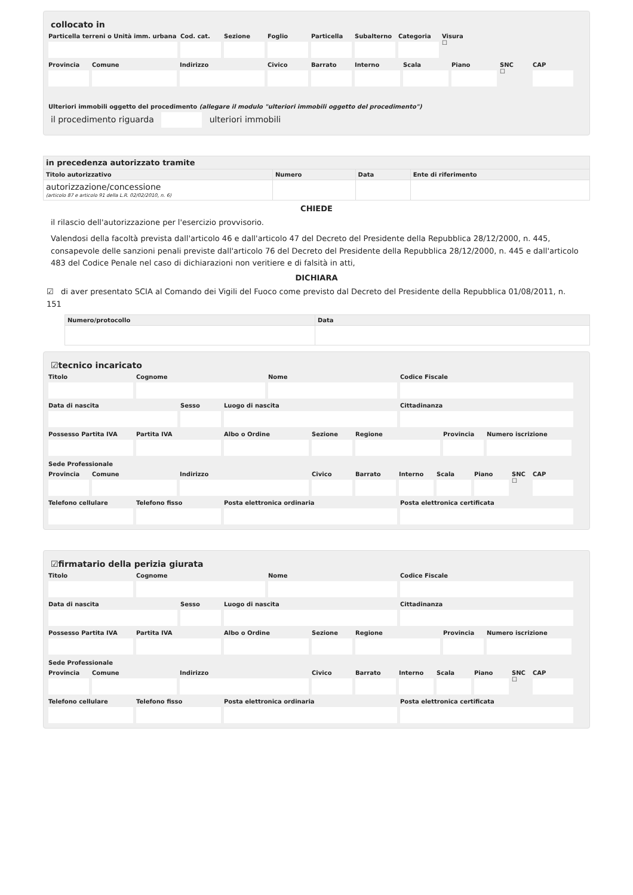collocato in
Particella terreni o Unità imm. urbana
Cod. cat. Sezione Foglio Particella Subalterno Categoria Visura
☐
Provincia Comune Indirizzo Civico Barrato Interno Scala Piano SNC
☐
CAP
Ulteriori immobili oggetto del procedimento (allegare il modulo "ulteriori immobili oggetto del procedimento")
il procedimento riguarda ulteriori immobili
| in precedenza autorizzato tramite | | | |
| --- | --- | --- | --- |
| Titolo autorizzativo | Numero | Data | Ente di riferimento |
| autorizzazione/concessione (articolo 87 e articolo 91 della L.R. 02/02/2010, n. 6) | | | |
CHIEDE
il rilascio dell'autorizzazione per l'esercizio provvisorio.
Valendosi della facoltà prevista dall'articolo 46 e dall'articolo 47 del Decreto del Presidente della Repubblica 28/12/2000, n. 445, consapevole delle sanzioni penali previste dall'articolo 76 del Decreto del Presidente della Repubblica 28/12/2000, n. 445 e dall'articolo 483 del Codice Penale nel caso di dichiarazioni non veritiere e di falsità in atti,
DICHIARA
☑ di aver presentato SCIA al Comando dei Vigili del Fuoco come previsto dal Decreto del Presidente della Repubblica 01/08/2011, n. 151
| Numero/protocollo | Data |
| --- | --- |
☑tecnico incaricato
Titolo Cognome Nome Codice Fiscale
Data di nascita Sesso Luogo di nascita Cittadinanza
Possesso Partita IVA Partita IVA Albo o Ordine Sezione Regione Provincia Numero iscrizione
Sede Professionale
Provincia Comune Indirizzo Civico Barrato Interno Scala Piano SNC
☐
CAP
Telefono cellulare Telefono fisso Posta elettronica ordinaria Posta elettronica certificata
☑firmatario della perizia giurata
Titolo Cognome Nome Codice Fiscale
Data di nascita Sesso Luogo di nascita Cittadinanza
Possesso Partita IVA Partita IVA Albo o Ordine Sezione Regione Provincia Numero iscrizione
Sede Professionale
Provincia Comune Indirizzo Civico Barrato Interno Scala Piano SNC
☐
CAP
Telefono cellulare Telefono fisso Posta elettronica ordinaria Posta elettronica certificata